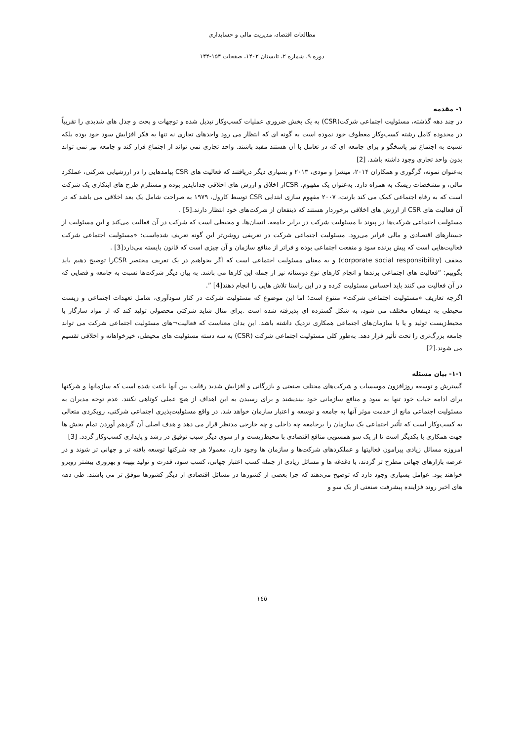مطالعات اقتصاد، مدیریت مالی و حسابداری
دوره ۹، شماره ۲، تابستان ۱۴۰۲، صفحات ۱۵۴-۱۴۴
۱- مقدمه
در چند دهه گذشته، مسئولیت اجتماعی شرکت(CSR) به یک بخش ضروری عملیات کسب‌وکار تبدیل شده و توجهات و بحث و جدل های شدیدی را تقریباً در محدوده کامل رشته کسب‌وکار معطوف خود نموده است به گونه ای که انتظار می رود واحدهای تجاری نه تنها به فکر افزایش سود خود بوده بلکه نسبت به اجتماع نیز پاسخگو و برای جامعه ای که در تعامل با آن هستند مفید باشند. واحد تجاری نمی تواند از اجتماع فرار کند و جامعه نیز نمی تواند بدون واحد تجاری وجود داشته باشد. [2]
به‌عنوان نمونه، گرگوری و همکاران ۲۰۱۴، میشرا و مودی، ۲۰۱۳ و بسیاری دیگر دریافتند که فعالیت های CSR پیامدهایی را در ارزشیابی شرکتی، عملکرد مالی، و مشخصات ریسک به همراه دارد. به‌عنوان یک مفهوم، CSRاز اخلاق و ارزش های اخلاقی جداناپذیر بوده و مستلزم طرح های ابتکاری یک شرکت است که به رفاه اجتماعی کمک می کند بارنت، ۲۰۰۷ مفهوم سازی ابتدایی CSR توسط کارول، ۱۹۷۹ به صراحت شامل یک بعد اخلاقی می باشد که در آن فعالیت های CSR از ارزش های اخلاقی برخوردار هستند که ذینفعان از شرکت‌های خود انتظار دارند.[5] .
مسئولیت اجتماعی شرکت‌ها در پیوند با مسئولیت شرکت در برابر جامعه، انسان‌ها، و محیطی است که شرکت در آن فعالیت می‌کند و این مسئولیت از جستارهای اقتصادی و مالی فراتر می‌رود. مسئولیت اجتماعی شرکت در تعریفی روشن‌تر این گونه تعریف شده‌است: «مسئولیت اجتماعی شرکت فعالیت‌هایی است که پیش برنده سود و منفعت اجتماعی بوده و فراتر از منافع سازمان و آن چیزی است که قانون بایسته می‌دارد[3] .
مخفف (corporate social responsibility) و به معنای مسئولیت اجتماعی است که اگر بخواهیم در یک تعریف مختصر CSRرا توضیح دهیم باید بگوییم: “فعالیت های اجتماعی برندها و انجام کارهای نوع دوستانه نیز از جمله این کارها می باشد. به بیان دیگر شرکت‌ها نسبت به جامعه و فضایی که در آن فعالیت می کنند باید احساس مسئولیت کرده و در این راستا تلاش هایی را انجام دهند[4] ”.
اگرچه تعاریف «مسئولیت اجتماعی شرکت» متنوع است؛ اما این موضوع که مسئولیت شرکت در کنار سودآوری، شامل تعهدات اجتماعی و زیست محیطی به ذینفعان مختلف می شود، به شکل گسترده ای پذیرفته شده است .برای مثال شاید شرکتی محصولی تولید کند که از مواد سازگار با محیط‌زیست تولید و یا با سازمان‌های اجتماعی همکاری نزدیک داشته باشد. این بدان معناست که فعالیت¬های مسئولیت اجتماعی شرکت می تواند جامعه بزرگ‌تری را تحت تأثیر قرار دهد. به‌طور کلی مسئولیت اجتماعی شرکت (CSR) به سه دسته مسئولیت های محیطی، خیرخواهانه و اخلاقی تقسیم می شوند.[2]
۱-۱- بیان مسئله
گسترش و توسعه روزافزون موسسات و شرکت‌های مختلف صنعتی و بازرگانی و افزایش شدید رقابت بین آنها باعث شده است که سازمانها و شرکتها برای ادامه حیات خود تنها به سود و منافع سازمانی خود بیندیشند و برای رسیدن به این اهداف از هیچ عملی کوتاهی نکنند. عدم توجه مدیران به مسئولیت اجتماعی مانع از خدمت موثر آنها به جامعه و توسعه و اعتبار سازمان خواهد شد. در واقع مسئولیت‌پذیری اجتماعی شرکتی، رویکردی متعالی به کسب‌وکار است که تأثیر اجتماعی یک سازمان را برجامعه چه داخلی و چه خارجی مدنظر قرار می دهد و هدف اصلی آن گردهم آوردن تمام بخش ها جهت همکاری با یکدیگر است تا از یک سو همسویی منافع اقتصادی با محیط‌زیست و از سوی دیگر سبب توفیق در رشد و پایداری کسب‌وکار گردد. [3]
امروزه مسائل زیادی پیرامون فعالیتها و عملکردهای شرکت‌ها و سازمان ها وجود دارد، معمولا هر چه شرکتها توسعه یافته تر و جهانی تر شوند و در عرصه بازارهای جهانی مطرح تر گردند، با دغدغه ها و مسائل زیادی از جمله کسب اعتبار جهانی، کسب سود، قدرت و تولید بهینه و بهروری بیشتر روبرو خواهند بود. عوامل بسیاری وجود دارد که توضیح می‌دهند که چرا بعضی از کشورها در مسائل اقتصادی از دیگر کشورها موفق تر می باشند. طی دهه های اخیر روند فزاینده پیشرفت صنعتی از یک سو و
۱٤٥